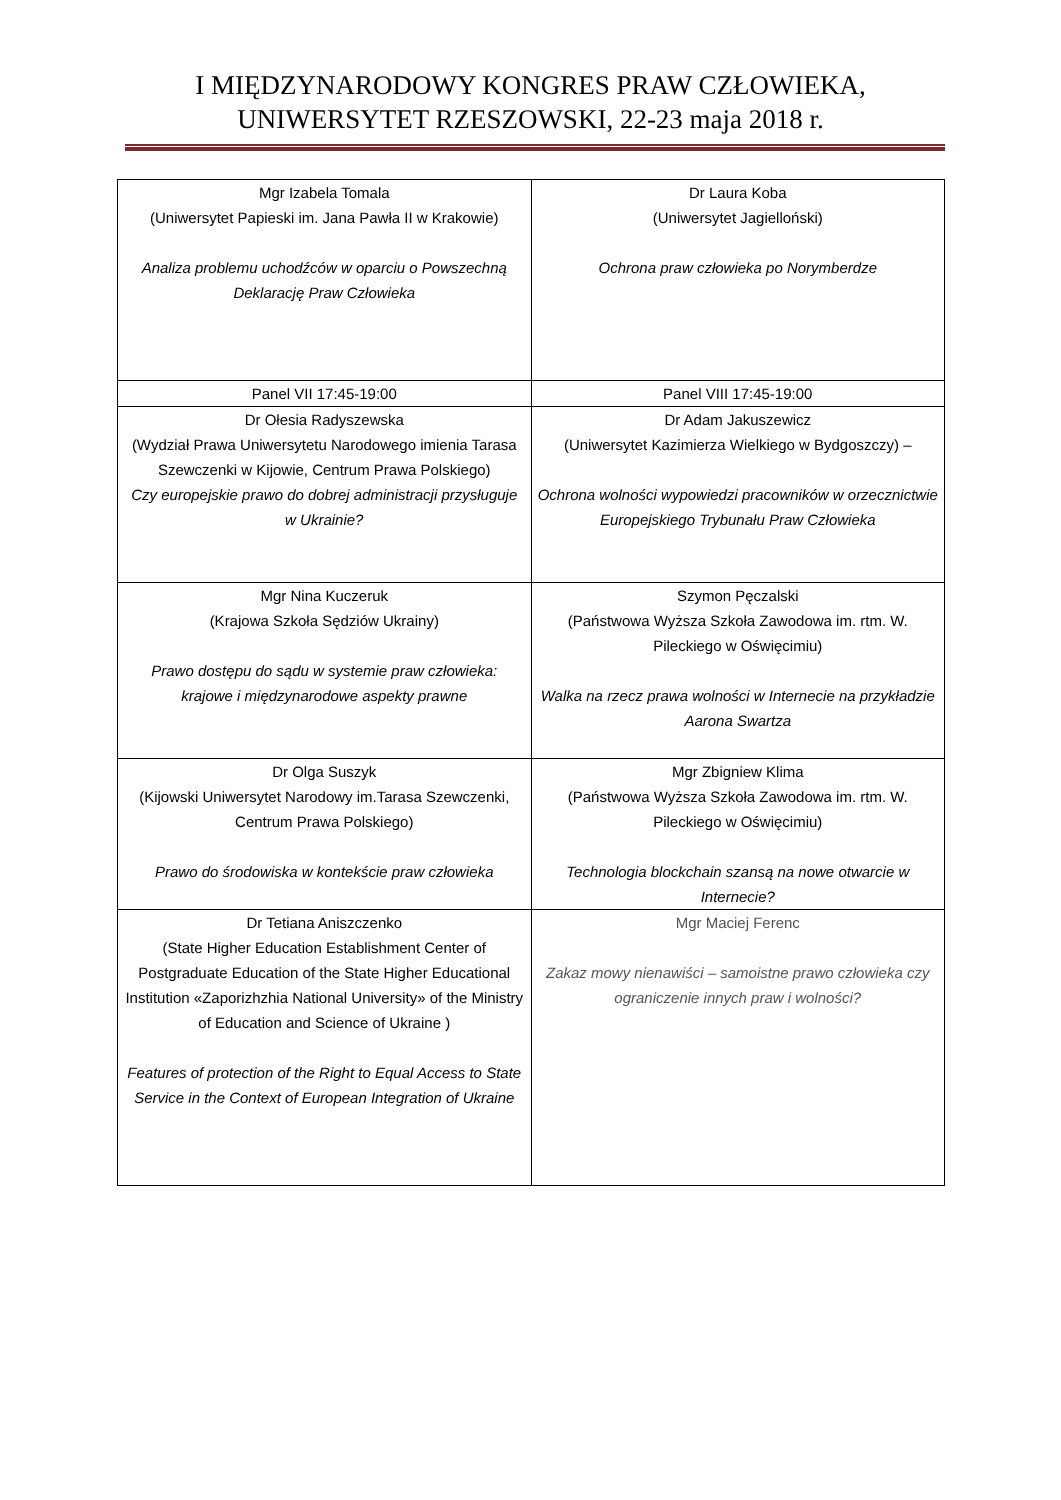I MIĘDZYNARODOWY KONGRES PRAW CZŁOWIEKA,
UNIWERSYTET RZESZOWSKI, 22-23 maja 2018 r.
| Mgr Izabela Tomala (Uniwersytet Papieski im. Jana Pawła II w Krakowie) Analiza problemu uchodźców w oparciu o Powszechną Deklarację Praw Człowieka | Dr Laura Koba (Uniwersytet Jagielloński) Ochrona praw człowieka po Norymberdze |
| Panel VII 17:45-19:00 | Panel VIII 17:45-19:00 |
| Dr Ołesia Radyszewska (Wydział Prawa Uniwersytetu Narodowego imienia Tarasa Szewczenki w Kijowie, Centrum Prawa Polskiego) Czy europejskie prawo do dobrej administracji przysługuje w Ukrainie? | Dr Adam Jakuszewicz (Uniwersytet Kazimierza Wielkiego w Bydgoszczy) – Ochrona wolności wypowiedzi pracowników w orzecznictwie Europejskiego Trybunału Praw Człowieka |
| Mgr Nina Kuczeruk (Krajowa Szkoła Sędziów Ukrainy) Prawo dostępu do sądu w systemie praw człowieka: krajowe i międzynarodowe aspekty prawne | Szymon Pęczalski (Państwowa Wyższa Szkoła Zawodowa im. rtm. W. Pileckiego w Oświęcimiu) Walka na rzecz prawa wolności w Internecie na przykładzie Aarona Swartza |
| Dr Olga Suszyk (Kijowski Uniwersytet Narodowy im.Tarasa Szewczenki, Centrum Prawa Polskiego) Prawo do środowiska w kontekście praw człowieka | Mgr Zbigniew Klima (Państwowa Wyższa Szkoła Zawodowa im. rtm. W. Pileckiego w Oświęcimiu) Technologia blockchain szansą na nowe otwarcie w Internecie? |
| Dr Tetiana Aniszczenko (State Higher Education Establishment Center of Postgraduate Education of the State Higher Educational Institution «Zaporizhzhia National University» of the Ministry of Education and Science of Ukraine ) Features of protection of the Right to Equal Access to State Service in the Context of European Integration of Ukraine | Mgr Maciej Ferenc Zakaz mowy nienawiści – samoistne prawo człowieka czy ograniczenie innych praw i wolności? |